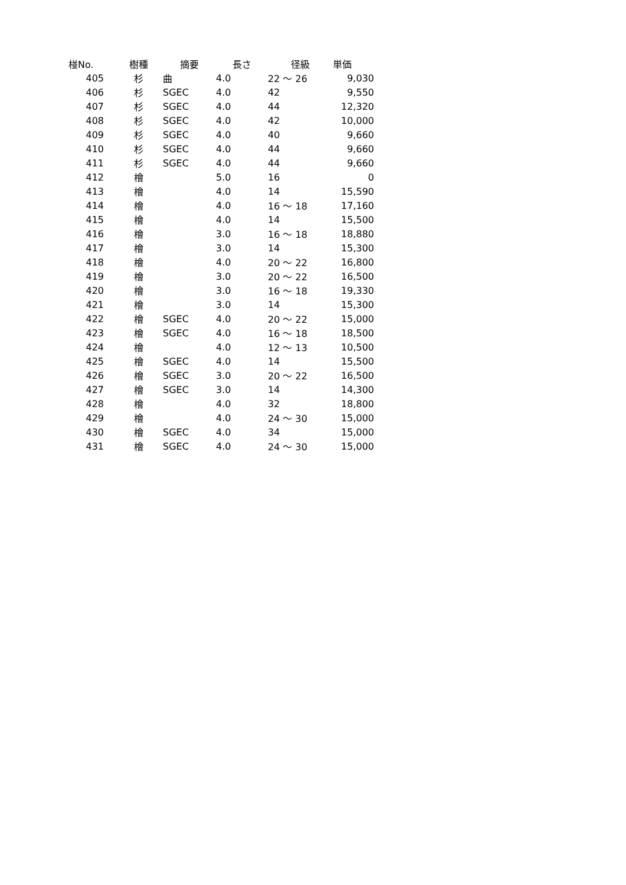| 椪No. | 樹種 | 摘要 | 長さ | 径級 | 単価 |
| --- | --- | --- | --- | --- | --- |
| 405 | 杉 | 曲 | 4.0 | 22 〜 26 | 9,030 |
| 406 | 杉 | SGEC | 4.0 | 42 | 9,550 |
| 407 | 杉 | SGEC | 4.0 | 44 | 12,320 |
| 408 | 杉 | SGEC | 4.0 | 42 | 10,000 |
| 409 | 杉 | SGEC | 4.0 | 40 | 9,660 |
| 410 | 杉 | SGEC | 4.0 | 44 | 9,660 |
| 411 | 杉 | SGEC | 4.0 | 44 | 9,660 |
| 412 | 檜 | | 5.0 | 16 | 0 |
| 413 | 檜 | | 4.0 | 14 | 15,590 |
| 414 | 檜 | | 4.0 | 16 〜 18 | 17,160 |
| 415 | 檜 | | 4.0 | 14 | 15,500 |
| 416 | 檜 | | 3.0 | 16 〜 18 | 18,880 |
| 417 | 檜 | | 3.0 | 14 | 15,300 |
| 418 | 檜 | | 4.0 | 20 〜 22 | 16,800 |
| 419 | 檜 | | 3.0 | 20 〜 22 | 16,500 |
| 420 | 檜 | | 3.0 | 16 〜 18 | 19,330 |
| 421 | 檜 | | 3.0 | 14 | 15,300 |
| 422 | 檜 | SGEC | 4.0 | 20 〜 22 | 15,000 |
| 423 | 檜 | SGEC | 4.0 | 16 〜 18 | 18,500 |
| 424 | 檜 | | 4.0 | 12 〜 13 | 10,500 |
| 425 | 檜 | SGEC | 4.0 | 14 | 15,500 |
| 426 | 檜 | SGEC | 3.0 | 20 〜 22 | 16,500 |
| 427 | 檜 | SGEC | 3.0 | 14 | 14,300 |
| 428 | 檜 | | 4.0 | 32 | 18,800 |
| 429 | 檜 | | 4.0 | 24 〜 30 | 15,000 |
| 430 | 檜 | SGEC | 4.0 | 34 | 15,000 |
| 431 | 檜 | SGEC | 4.0 | 24 〜 30 | 15,000 |